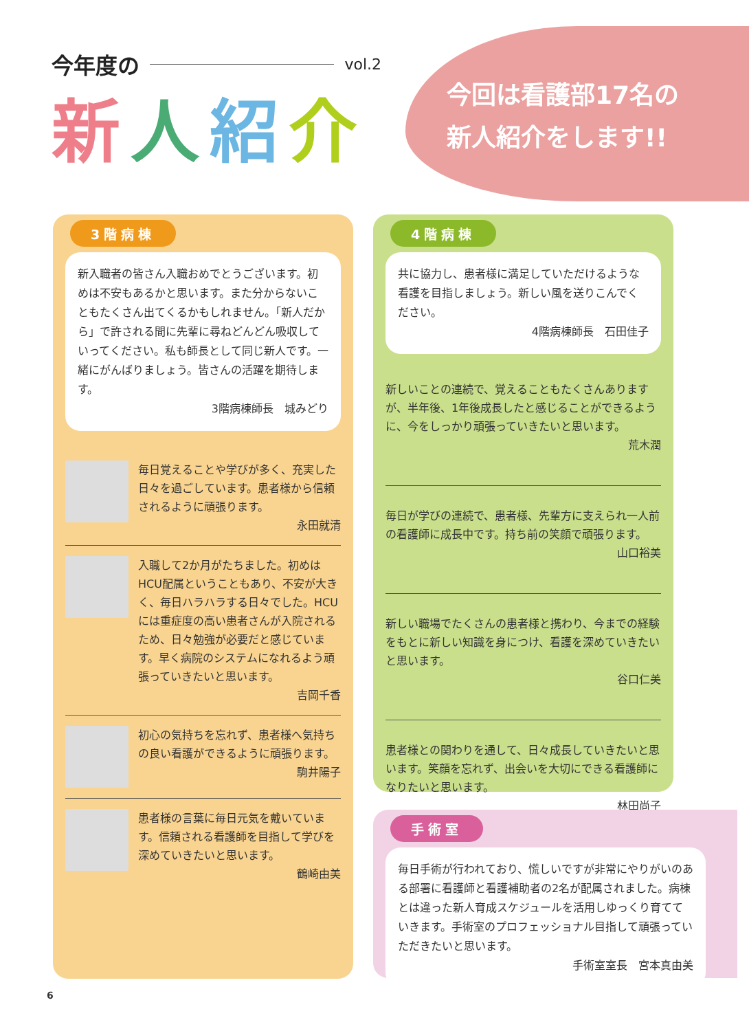今年度の vol.2
新人紹介
今回は看護部17名の
新人紹介をします!!
3階病棟
新入職者の皆さん入職おめでとうございます。初めは不安もあるかと思います。また分からないこともたくさん出てくるかもしれません。「新人だから」で許される間に先輩に尋ねどんどん吸収していってください。私も師長として同じ新人です。一緒にがんばりましょう。皆さんの活躍を期待します。
3階病棟師長　城みどり
毎日覚えることや学びが多く、充実した日々を過ごしています。患者様から信頼されるように頑張ります。
永田就清
入職して2か月がたちました。初めはHCU配属ということもあり、不安が大きく、毎日ハラハラする日々でした。HCUには重症度の高い患者さんが入院されるため、日々勉強が必要だと感じています。早く病院のシステムになれるよう頑張っていきたいと思います。
吉岡千香
初心の気持ちを忘れず、患者様へ気持ちの良い看護ができるように頑張ります。
駒井陽子
患者様の言葉に毎日元気を戴いています。信頼される看護師を目指して学びを深めていきたいと思います。
鶴崎由美
4階病棟
共に協力し、患者様に満足していただけるような看護を目指しましょう。新しい風を送りこんでください。
4階病棟師長　石田佳子
新しいことの連続で、覚えることもたくさんありますが、半年後、1年後成長したと感じることができるように、今をしっかり頑張っていきたいと思います。
荒木潤
毎日が学びの連続で、患者様、先輩方に支えられ一人前の看護師に成長中です。持ち前の笑顔で頑張ります。
山口裕美
新しい職場でたくさんの患者様と携わり、今までの経験をもとに新しい知識を身につけ、看護を深めていきたいと思います。
谷口仁美
患者様との関わりを通して、日々成長していきたいと思います。笑顔を忘れず、出会いを大切にできる看護師になりたいと思います。
林田尚子
手術室
毎日手術が行われており、慌しいですが非常にやりがいのある部署に看護師と看護補助者の2名が配属されました。病棟とは違った新人育成スケジュールを活用しゆっくり育てていきます。手術室のプロフェッショナル目指して頑張っていただきたいと思います。
手術室室長　宮本真由美
6